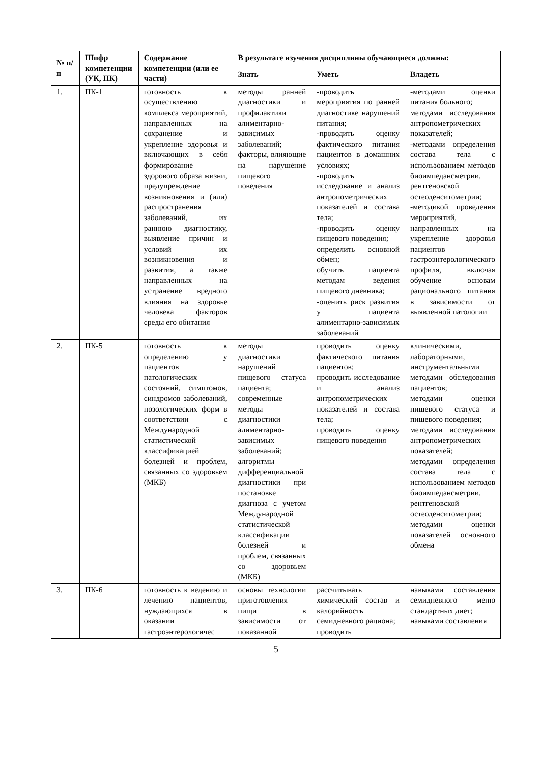| № п/п | Шифр компетенции (УК, ПК) | Содержание компетенции (или ее части) | В результате изучения дисциплины обучающиеся должны: | | |
| --- | --- | --- | --- | --- | --- |
| | | | Знать | Уметь | Владеть |
| 1. | ПК-1 | готовность к осуществлению комплекса мероприятий, направленных на сохранение и укрепление здоровья и включающих в себя формирование здорового образа жизни, предупреждение возникновения и (или) распространения заболеваний, их раннюю диагностику, выявление причин и условий их возникновения и развития, а также направленных на устранение вредного влияния на здоровье человека факторов среды его обитания | методы ранней диагностики и профилактики алиментарно-зависимых заболеваний; факторы, влияющие на нарушение пищевого поведения | -проводить мероприятия по ранней диагностике нарушений питания; -проводить оценку фактического питания пациентов в домашних условиях; -проводить исследование и анализ антропометрических показателей и состава тела; -проводить оценку пищевого поведения; определить основной обмен; обучить пациента методам ведения пищевого дневника; -оценить риск развития у пациента алиментарно-зависимых заболеваний | -методами оценки питания больного; методами исследования антропометрических показателей; -методами определения состава тела с использованием методов биоимпедансметрии, рентгеновской остеоденситометрии; -методикой проведения мероприятий, направленных на укрепление здоровья пациентов гастроэнтерологического профиля, включая обучение основам рационального питания в зависимости от выявленной патологии |
| 2. | ПК-5 | готовность к определению у пациентов патологических состояний, симптомов, синдромов заболеваний, нозологических форм в соответствии с Международной статистической классификацией болезней и проблем, связанных со здоровьем (МКБ) | методы диагностики нарушений пищевого статуса пациента; современные методы диагностики алиментарно-зависимых заболеваний; алгоритмы дифференциальной диагностики при постановке диагноза с учетом Международной статистической классификации болезней и проблем, связанных со здоровьем (МКБ) | проводить оценку фактического питания пациентов; проводить исследование и анализ антропометрических показателей и состава тела; проводить оценку пищевого поведения | клиническими, лабораторными, инструментальными методами обследования пациентов; методами оценки пищевого статуса и пищевого поведения; методами исследования антропометрических показателей; методами определения состава тела с использованием методов биоимпедансметрии, рентгеновской остеоденситометрии; методами оценки показателей основного обмена |
| 3. | ПК-6 | готовность к ведению и лечению пациентов, нуждающихся в оказании гастроэнтерологичес | основы технологии приготовления пищи в зависимости от показанной | рассчитывать химический состав и калорийность семидневного рациона; проводить | навыками составления семидневного меню стандартных диет; навыками составления |
5